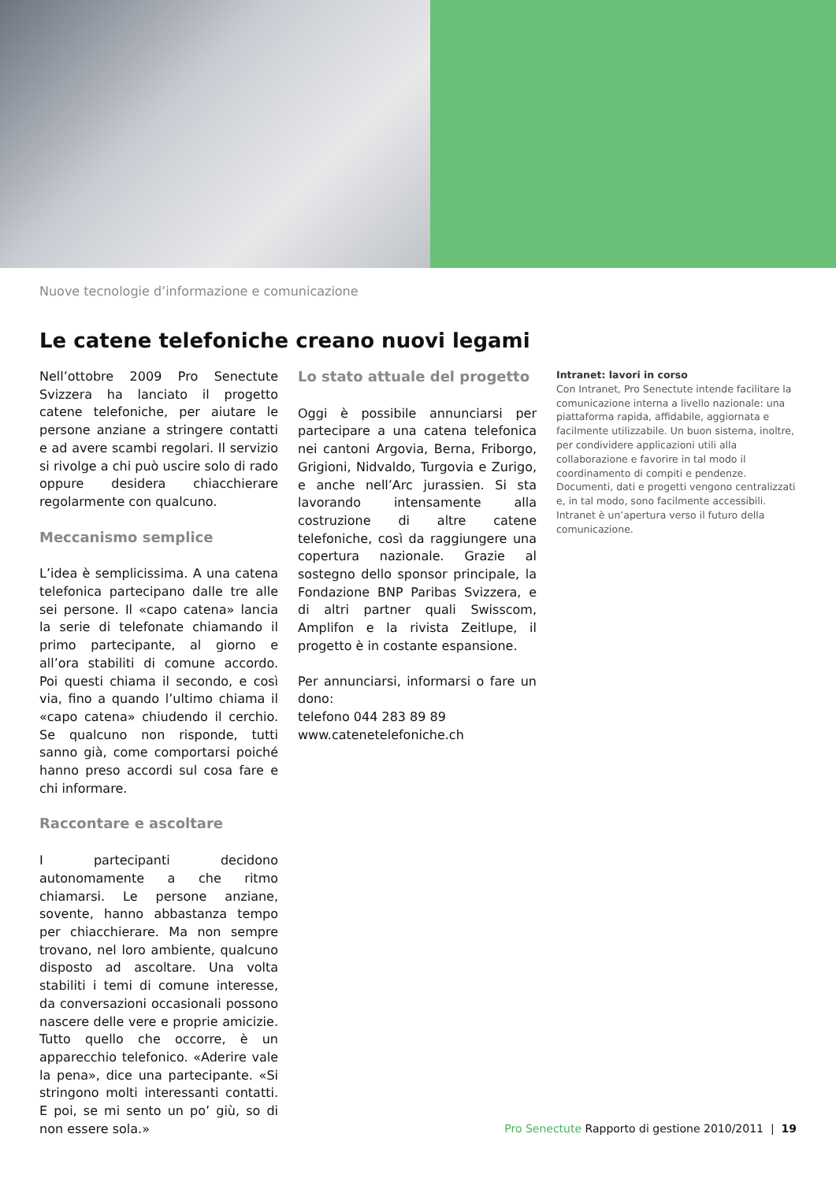Nuove tecnologie d’informazione e comunicazione
Le catene telefoniche creano nuovi legami
Nell’ottobre 2009 Pro Senectute Svizzera ha lanciato il progetto catene telefoniche, per aiutare le persone anziane a stringere contatti e ad avere scambi regolari. Il servizio si rivolge a chi può uscire solo di rado oppure desidera chiacchierare regolarmente con qualcuno.
Meccanismo semplice
L’idea è semplicissima. A una catena telefonica partecipano dalle tre alle sei persone. Il «capo catena» lancia la serie di telefonate chiamando il primo partecipante, al giorno e all’ora stabiliti di comune accordo. Poi questi chiama il secondo, e così via, fino a quando l’ultimo chiama il «capo catena» chiudendo il cerchio. Se qualcuno non risponde, tutti sanno già, come comportarsi poiché hanno preso accordi sul cosa fare e chi informare.
Raccontare e ascoltare
I partecipanti decidono autonomamente a che ritmo chiamarsi. Le persone anziane, sovente, hanno abbastanza tempo per chiacchierare. Ma non sempre trovano, nel loro ambiente, qualcuno disposto ad ascoltare. Una volta stabiliti i temi di comune interesse, da conversazioni occasionali possono nascere delle vere e proprie amicizie. Tutto quello che occorre, è un apparecchio telefonico. «Aderire vale la pena», dice una partecipante. «Si stringono molti interessanti contatti. E poi, se mi sento un po’ giù, so di non essere sola.»
Lo stato attuale del progetto
Oggi è possibile annunciarsi per partecipare a una catena telefonica nei cantoni Argovia, Berna, Friborgo, Grigioni, Nidvaldo, Turgovia e Zurigo, e anche nell’Arc jurassien. Si sta lavorando intensamente alla costruzione di altre catene telefoniche, così da raggiungere una copertura nazionale. Grazie al sostegno dello sponsor principale, la Fondazione BNP Paribas Svizzera, e di altri partner quali Swisscom, Amplifon e la rivista Zeitlupe, il progetto è in costante espansione.
Per annunciarsi, informarsi o fare un dono:
telefono 044 283 89 89
www.catenetelefoniche.ch
Intranet: lavori in corso
Con Intranet, Pro Senectute intende facilitare la comunicazione interna a livello nazionale: una piattaforma rapida, affidabile, aggiornata e facilmente utilizzabile. Un buon sistema, inoltre, per condividere applicazioni utili alla collaborazione e favorire in tal modo il coordinamento di compiti e pendenze. Documenti, dati e progetti vengono centralizzati e, in tal modo, sono facilmente accessibili. Intranet è un’apertura verso il futuro della comunicazione.
Pro Senectute Rapporto di gestione 2010/2011 | 19